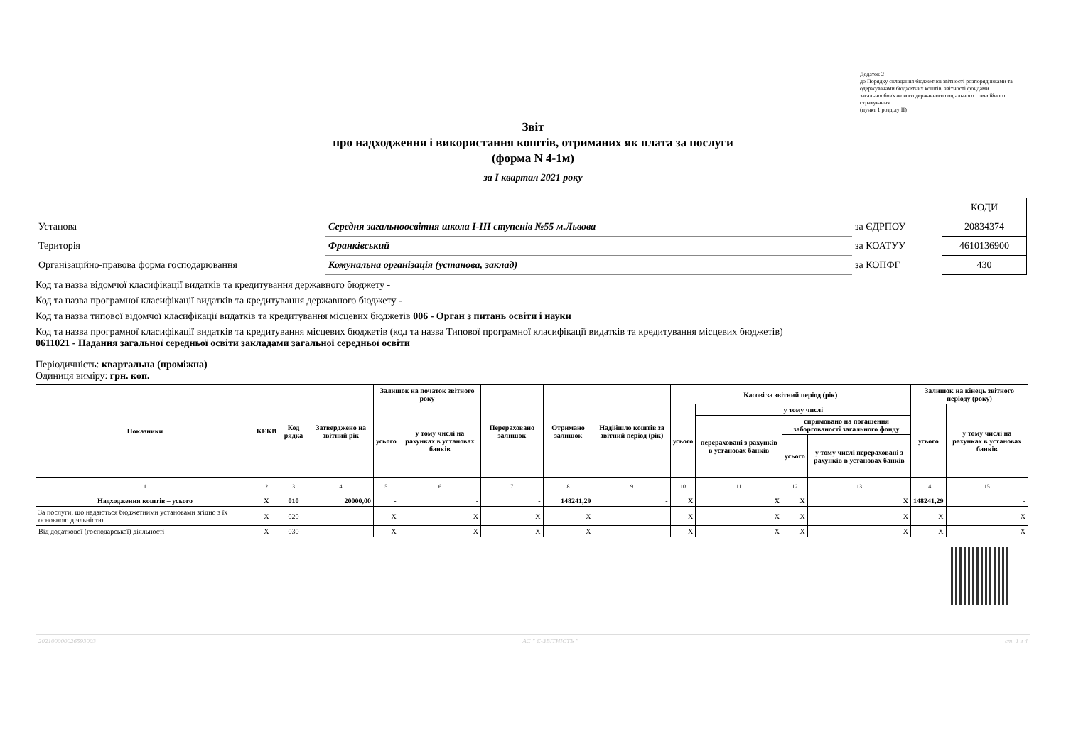Додаток 2
до Порядку складання бюджетної звітності розпорядниками та одержувачами бюджетних коштів, звітності фондами загальнообов'язкового державного соціального і пенсійного страхування
(пункт 1 розділу II)
Звіт
про надходження і використання коштів, отриманих як плата за послуги
(форма N 4-1м)
за I квартал 2021 року
| | | | | КОДИ |
| Установа | Середня загальноосвітня школа I-III ступенів №55 м.Львова | за ЄДРПОУ | | 20834374 |
| Територія | Франківський | за КОАТУУ | | 4610136900 |
| Організаційно-правова форма господарювання | Комунальна організація (установа, заклад) | за КОПФГ | | 430 |
Код та назва відомчої класифікації видатків та кредитування державного бюджету -
Код та назва програмної класифікації видатків та кредитування державного бюджету -
Код та назва типової відомчої класифікації видатків та кредитування місцевих бюджетів 006 - Орган з питань освіти і науки
Код та назва програмної класифікації видатків та кредитування місцевих бюджетів (код та назва Типової програмної класифікації видатків та кредитування місцевих бюджетів) 0611021 - Надання загальної середньої освіти закладами загальної середньої освіти
Періодичність: квартальна (проміжна)
Одиниця виміру: грн. коп.
| Показники | КЕКВ | Код рядка | Затверджено на звітний рік | Залишок на початок звітного року | | Перераховано залишок | Отримано залишок | Надійшло коштів за звітний період (рік) | Касові за звітний період (рік) | | | | Залишок на кінець звітного періоду (року) | |
| --- | --- | --- | --- | --- | --- | --- | --- | --- | --- | --- | --- | --- | --- | --- |
| | | | | усього | у тому числі на рахунках в установах банків | | | | усього | у тому числі | | | усього | у тому числі на рахунках в установах банків |
| | | | | | | | | | | перераховані з рахунків в установах банків | спрямовано на погашення заборгованості загального фонду | | | |
| | | | | | | | | | | | усього | у тому числі перераховані з рахунків в установах банків | | |
| 1 | 2 | 3 | 4 | 5 | 6 | 7 | 8 | 9 | 10 | 11 | 12 | 13 | 14 | 15 |
| Надходження коштів – усього | X | 010 | 20000,00 | - | - | - | 148241,29 | - | X | X | X | X | 148241,29 | - |
| За послуги, що надаються бюджетними установами згідно з їх основною діяльністю | X | 020 | - | X | X | X | X | - | X | X | X | X | X | X |
| Від додаткової (господарської) діяльності | X | 030 | - | X | X | X | X | - | X | X | X | X | X | X |
202100000026593003 АС " Є-ЗВІТНІСТЬ " ст. 1 з 4